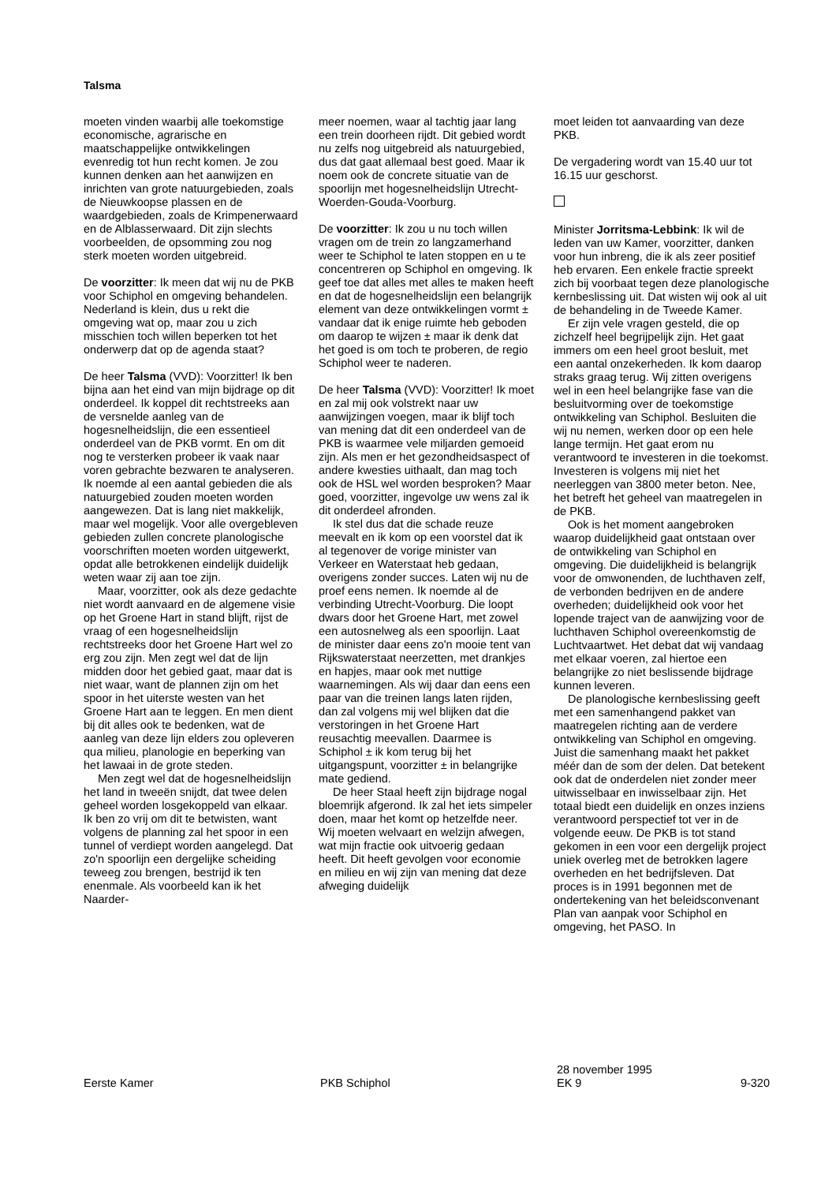Talsma
moeten vinden waarbij alle toekomstige economische, agrarische en maatschappelijke ontwikkelingen evenredig tot hun recht komen. Je zou kunnen denken aan het aanwijzen en inrichten van grote natuurgebieden, zoals de Nieuwkoopse plassen en de waardgebieden, zoals de Krimpenerwaard en de Alblasserwaard. Dit zijn slechts voorbeelden, de opsomming zou nog sterk moeten worden uitgebreid.
De voorzitter: Ik meen dat wij nu de PKB voor Schiphol en omgeving behandelen. Nederland is klein, dus u rekt die omgeving wat op, maar zou u zich misschien toch willen beperken tot het onderwerp dat op de agenda staat?
De heer Talsma (VVD): Voorzitter! Ik ben bijna aan het eind van mijn bijdrage op dit onderdeel. Ik koppel dit rechtstreeks aan de versnelde aanleg van de hogesnelheidslijn, die een essentieel onderdeel van de PKB vormt. En om dit nog te versterken probeer ik vaak naar voren gebrachte bezwaren te analyseren. Ik noemde al een aantal gebieden die als natuurgebied zouden moeten worden aangewezen. Dat is lang niet makkelijk, maar wel mogelijk. Voor alle overgebleven gebieden zullen concrete planologische voorschriften moeten worden uitgewerkt, opdat alle betrokkenen eindelijk duidelijk weten waar zij aan toe zijn.
Maar, voorzitter, ook als deze gedachte niet wordt aanvaard en de algemene visie op het Groene Hart in stand blijft, rijst de vraag of een hogesnelheidslijn rechtstreeks door het Groene Hart wel zo erg zou zijn. Men zegt wel dat de lijn midden door het gebied gaat, maar dat is niet waar, want de plannen zijn om het spoor in het uiterste westen van het Groene Hart aan te leggen. En men dient bij dit alles ook te bedenken, wat de aanleg van deze lijn elders zou opleveren qua milieu, planologie en beperking van het lawaai in de grote steden.
Men zegt wel dat de hogesnelheidslijn het land in tweeën snijdt, dat twee delen geheel worden losgekoppeld van elkaar. Ik ben zo vrij om dit te betwisten, want volgens de planning zal het spoor in een tunnel of verdiept worden aangelegd. Dat zo'n spoorlijn een dergelijke scheiding teweeg zou brengen, bestrijd ik ten enenmale. Als voorbeeld kan ik het Naarder-
meer noemen, waar al tachtig jaar lang een trein doorheen rijdt. Dit gebied wordt nu zelfs nog uitgebreid als natuurgebied, dus dat gaat allemaal best goed. Maar ik noem ook de concrete situatie van de spoorlijn met hogesnelheidslijn Utrecht-Woerden-Gouda-Voorburg.
De voorzitter: Ik zou u nu toch willen vragen om de trein zo langzamerhand weer te Schiphol te laten stoppen en u te concentreren op Schiphol en omgeving. Ik geef toe dat alles met alles te maken heeft en dat de hogesnelheidslijn een belangrijk element van deze ontwikkelingen vormt ± vandaar dat ik enige ruimte heb geboden om daarop te wijzen ± maar ik denk dat het goed is om toch te proberen, de regio Schiphol weer te naderen.
De heer Talsma (VVD): Voorzitter! Ik moet en zal mij ook volstrekt naar uw aanwijzingen voegen, maar ik blijf toch van mening dat dit een onderdeel van de PKB is waarmee vele miljarden gemoeid zijn. Als men er het gezondheidsaspect of andere kwesties uithaalt, dan mag toch ook de HSL wel worden besproken? Maar goed, voorzitter, ingevolge uw wens zal ik dit onderdeel afronden.
Ik stel dus dat die schade reuze meevalt en ik kom op een voorstel dat ik al tegenover de vorige minister van Verkeer en Waterstaat heb gedaan, overigens zonder succes. Laten wij nu de proef eens nemen. Ik noemde al de verbinding Utrecht-Voorburg. Die loopt dwars door het Groene Hart, met zowel een autosnelweg als een spoorlijn. Laat de minister daar eens zo'n mooie tent van Rijkswaterstaat neerzetten, met drankjes en hapjes, maar ook met nuttige waarnemingen. Als wij daar dan eens een paar van die treinen langs laten rijden, dan zal volgens mij wel blijken dat die verstoringen in het Groene Hart reusachtig meevallen. Daarmee is Schiphol ± ik kom terug bij het uitgangspunt, voorzitter ± in belangrijke mate gediend.
De heer Staal heeft zijn bijdrage nogal bloemrijk afgerond. Ik zal het iets simpeler doen, maar het komt op hetzelfde neer. Wij moeten welvaart en welzijn afwegen, wat mijn fractie ook uitvoerig gedaan heeft. Dit heeft gevolgen voor economie en milieu en wij zijn van mening dat deze afweging duidelijk
moet leiden tot aanvaarding van deze PKB.
De vergadering wordt van 15.40 uur tot 16.15 uur geschorst.
Minister Jorritsma-Lebbink: Ik wil de leden van uw Kamer, voorzitter, danken voor hun inbreng, die ik als zeer positief heb ervaren. Een enkele fractie spreekt zich bij voorbaat tegen deze planologische kernbeslissing uit. Dat wisten wij ook al uit de behandeling in de Tweede Kamer.
Er zijn vele vragen gesteld, die op zichzelf heel begrijpelijk zijn. Het gaat immers om een heel groot besluit, met een aantal onzekerheden. Ik kom daarop straks graag terug. Wij zitten overigens wel in een heel belangrijke fase van die besluitvorming over de toekomstige ontwikkeling van Schiphol. Besluiten die wij nu nemen, werken door op een hele lange termijn. Het gaat erom nu verantwoord te investeren in die toekomst. Investeren is volgens mij niet het neerleggen van 3800 meter beton. Nee, het betreft het geheel van maatregelen in de PKB.
Ook is het moment aangebroken waarop duidelijkheid gaat ontstaan over de ontwikkeling van Schiphol en omgeving. Die duidelijkheid is belangrijk voor de omwonenden, de luchthaven zelf, de verbonden bedrijven en de andere overheden; duidelijkheid ook voor het lopende traject van de aanwijzing voor de luchthaven Schiphol overeenkomstig de Luchtvaartwet. Het debat dat wij vandaag met elkaar voeren, zal hiertoe een belangrijke zo niet beslissende bijdrage kunnen leveren.
De planologische kernbeslissing geeft met een samenhangend pakket van maatregelen richting aan de verdere ontwikkeling van Schiphol en omgeving. Juist die samenhang maakt het pakket méér dan de som der delen. Dat betekent ook dat de onderdelen niet zonder meer uitwisselbaar en inwisselbaar zijn. Het totaal biedt een duidelijk en onzes inziens verantwoord perspectief tot ver in de volgende eeuw. De PKB is tot stand gekomen in een voor een dergelijk project uniek overleg met de betrokken lagere overheden en het bedrijfsleven. Dat proces is in 1991 begonnen met de ondertekening van het beleidsconvenant Plan van aanpak voor Schiphol en omgeving, het PASO. In
Eerste Kamer PKB Schiphol
28 november 1995
EK 9
9-320